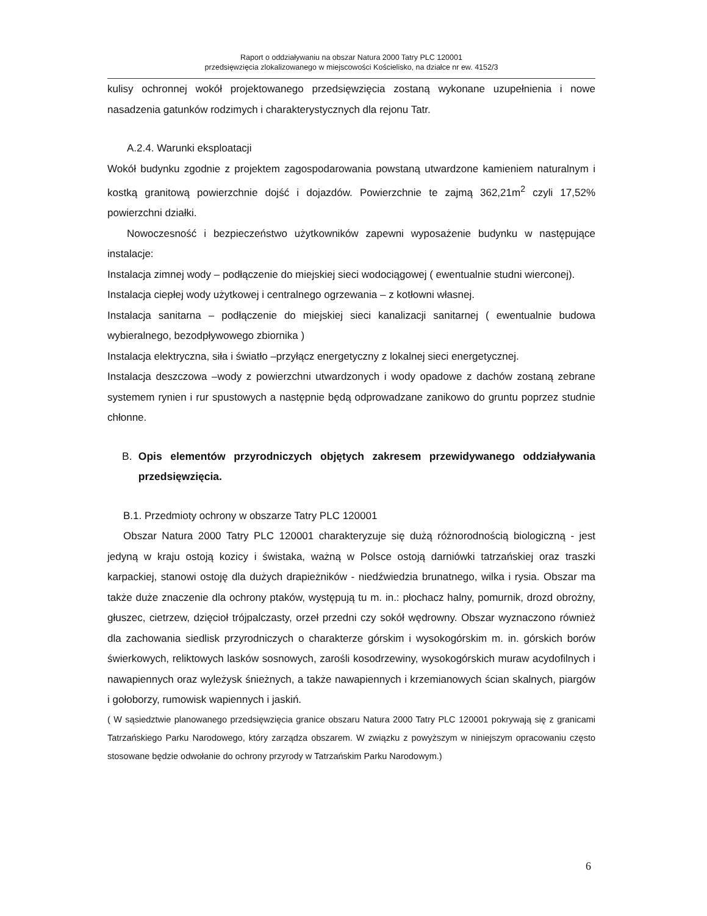Raport o oddziaływaniu na obszar Natura 2000 Tatry PLC 120001
przedsięwzięcia zlokalizowanego w miejscowości Kościelisko, na działce nr ew. 4152/3
kulisy ochronnej wokół projektowanego przedsięwzięcia zostaną wykonane uzupełnienia i nowe nasadzenia gatunków rodzimych i charakterystycznych dla rejonu Tatr.
A.2.4. Warunki eksploatacji
Wokół budynku zgodnie z projektem zagospodarowania powstaną utwardzone kamieniem naturalnym i kostką granitową powierzchnie dojść i dojazdów. Powierzchnie te zajmą 362,21m<sup>2</sup> czyli 17,52% powierzchni działki.
Nowoczesność i bezpieczeństwo użytkowników zapewni wyposażenie budynku w następujące instalacje:
Instalacja zimnej wody – podłączenie do miejskiej sieci wodociągowej ( ewentualnie studni wierconej).
Instalacja ciepłej wody użytkowej i centralnego ogrzewania – z kotłowni własnej.
Instalacja sanitarna – podłączenie do miejskiej sieci kanalizacji sanitarnej ( ewentualnie budowa wybieralnego, bezodpływowego zbiornika )
Instalacja elektryczna, siła i światło –przyłącz energetyczny z lokalnej sieci energetycznej.
Instalacja deszczowa –wody z powierzchni utwardzonych i wody opadowe z dachów zostaną zebrane systemem rynien i rur spustowych a następnie będą odprowadzane zanikowo do gruntu poprzez studnie chłonne.
B. Opis elementów przyrodniczych objętych zakresem przewidywanego oddziaływania przedsięwzięcia.
B.1. Przedmioty ochrony w obszarze Tatry PLC 120001
Obszar Natura 2000 Tatry PLC 120001 charakteryzuje się dużą różnorodnością biologiczną - jest jedyną w kraju ostoją kozicy i świstaka, ważną w Polsce ostoją darniówki tatrzańskiej oraz traszki karpackiej, stanowi ostoję dla dużych drapieżników - niedźwiedzia brunatnego, wilka i rysia. Obszar ma także duże znaczenie dla ochrony ptaków, występują tu m. in.: płochacz halny, pomurnik, drozd obrożny, głuszec, cietrzew, dzięcioł trójpalczasty, orzeł przedni czy sokół wędrowny. Obszar wyznaczono również dla zachowania siedlisk przyrodniczych o charakterze górskim i wysokogórskim m. in. górskich borów świerkowych, reliktowych lasków sosnowych, zarośli kosodrzewiny, wysokogórskich muraw acydofilnych i nawapiennych oraz wyleżysk śnieżnych, a także nawapiennych i krzemianowych ścian skalnych, piargów i gołoborzy, rumowisk wapiennych i jaskiń.
( W sąsiedztwie planowanego przedsięwzięcia granice obszaru Natura 2000 Tatry PLC 120001 pokrywają się z granicami Tatrzańskiego Parku Narodowego, który zarządza obszarem. W związku z powyższym w niniejszym opracowaniu często stosowane będzie odwołanie do ochrony przyrody w Tatrzańskim Parku Narodowym.)
6